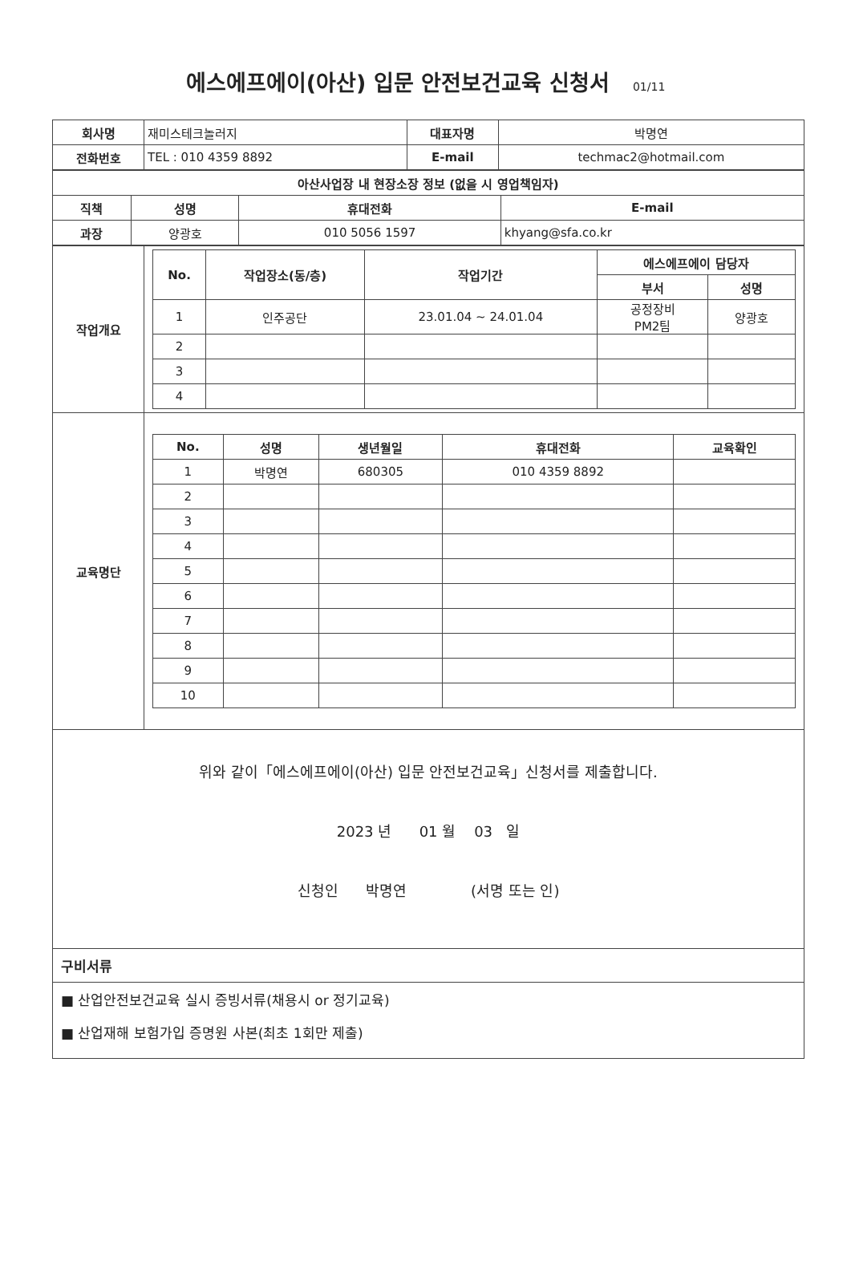에스에프에이(아산) 입문 안전보건교육 신청서 01/11
| 회사명 | 재미스테크놀러지 | 대표자명 | 박명연 |
| 전화번호 | TEL : 010 4359 8892 | E-mail | techmac2@hotmail.com |
| 아산사업장 내 현장소장 정보 (없을 시 영업책임자) | | | |
| --- | --- | --- | --- |
| 직책 | 성명 | 휴대전화 | E-mail |
| 과장 | 양광호 | 010 5056 1597 | khyang@sfa.co.kr |
| 작업개요 | / No. / 작업장소(동/층) / 작업기간 / 에스에프에이 담당자 / / / --- / --- / --- / --- / --- / / / / / 부서 / 성명 / / 1 / 인주공단 / 23.01.04 ~ 24.01.04 / 공정장비 PM2팀 / 양광호 / / 2 / / / / / / 3 / / / / / / 4 / / / / / |
| 교육명단 | / No. / 성명 / 생년월일 / 휴대전화 / 교육확인 / / --- / --- / --- / --- / --- / / 1 / 박명연 / 680305 / 010 4359 8892 / / / 2 / / / / / / 3 / / / / / / 4 / / / / / / 5 / / / / / / 6 / / / / / / 7 / / / / / / 8 / / / / / / 9 / / / / / / 10 / / / / / |
위와 같이「에스에프에이(아산) 입문 안전보건교육」신청서를 제출합니다.
2023 년 01 월 03 일
신청인 박명연 (서명 또는 인)
구비서류
■ 산업안전보건교육 실시 증빙서류(채용시 or 정기교육)
■ 산업재해 보험가입 증명원 사본(최초 1회만 제출)